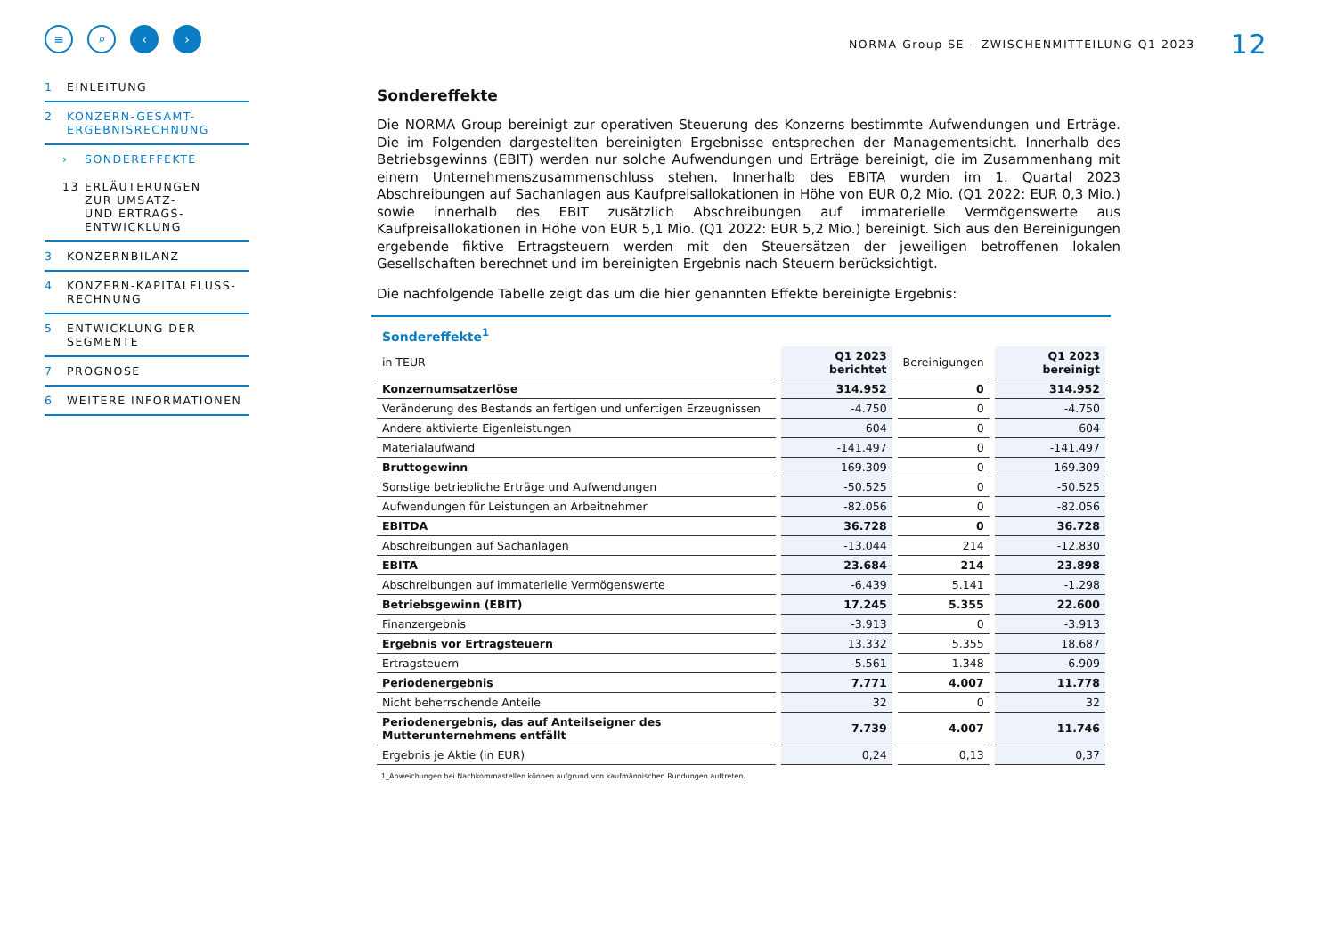≡ ⌕ ‹ ›
1 EINLEITUNG
2 KONZERN-GESAMT-
ERGEBNISRECHNUNG
› SONDEREFFEKTE
13 ERLÄUTERUNGEN
ZUR UMSATZ-
UND ERTRAGS-
ENTWICKLUNG
3 KONZERNBILANZ
4 KONZERN-KAPITALFLUSS-
RECHNUNG
5 ENTWICKLUNG DER
SEGMENTE
7 PROGNOSE
6 WEITERE INFORMATIONEN
NORMA Group SE – ZWISCHENMITTEILUNG Q1 2023 12
Sondereffekte
Die NORMA Group bereinigt zur operativen Steuerung des Konzerns bestimmte Aufwendungen und Erträge. Die im Folgenden dargestellten bereinigten Ergebnisse entsprechen der Managementsicht. Innerhalb des Betriebsgewinns (EBIT) werden nur solche Aufwendungen und Erträge bereinigt, die im Zusammenhang mit einem Unternehmenszusammenschluss stehen. Innerhalb des EBITA wurden im 1. Quartal 2023 Abschreibungen auf Sachanlagen aus Kaufpreisallokationen in Höhe von EUR 0,2 Mio. (Q1 2022: EUR 0,3 Mio.) sowie innerhalb des EBIT zusätzlich Abschreibungen auf immaterielle Vermögenswerte aus Kaufpreisallokationen in Höhe von EUR 5,1 Mio. (Q1 2022: EUR 5,2 Mio.) bereinigt. Sich aus den Bereinigungen ergebende fiktive Ertragsteuern werden mit den Steuersätzen der jeweiligen betroffenen lokalen Gesellschaften berechnet und im bereinigten Ergebnis nach Steuern berücksichtigt.
Die nachfolgende Tabelle zeigt das um die hier genannten Effekte bereinigte Ergebnis:
| Sondereffekte<sup>1</sup> | | | |
| in TEUR | Q1 2023 berichtet | Bereinigungen | Q1 2023 bereinigt |
| Konzernumsatzerlöse | 314.952 | 0 | 314.952 |
| Veränderung des Bestands an fertigen und unfertigen Erzeugnissen | -4.750 | 0 | -4.750 |
| Andere aktivierte Eigenleistungen | 604 | 0 | 604 |
| Materialaufwand | -141.497 | 0 | -141.497 |
| Bruttogewinn | 169.309 | 0 | 169.309 |
| Sonstige betriebliche Erträge und Aufwendungen | -50.525 | 0 | -50.525 |
| Aufwendungen für Leistungen an Arbeitnehmer | -82.056 | 0 | -82.056 |
| EBITDA | 36.728 | 0 | 36.728 |
| Abschreibungen auf Sachanlagen | -13.044 | 214 | -12.830 |
| EBITA | 23.684 | 214 | 23.898 |
| Abschreibungen auf immaterielle Vermögenswerte | -6.439 | 5.141 | -1.298 |
| Betriebsgewinn (EBIT) | 17.245 | 5.355 | 22.600 |
| Finanzergebnis | -3.913 | 0 | -3.913 |
| Ergebnis vor Ertragsteuern | 13.332 | 5.355 | 18.687 |
| Ertragsteuern | -5.561 | -1.348 | -6.909 |
| Periodenergebnis | 7.771 | 4.007 | 11.778 |
| Nicht beherrschende Anteile | 32 | 0 | 32 |
| Periodenergebnis, das auf Anteilseigner des Mutterunternehmens entfällt | 7.739 | 4.007 | 11.746 |
| Ergebnis je Aktie (in EUR) | 0,24 | 0,13 | 0,37 |
1_Abweichungen bei Nachkommastellen können aufgrund von kaufmännischen Rundungen auftreten.